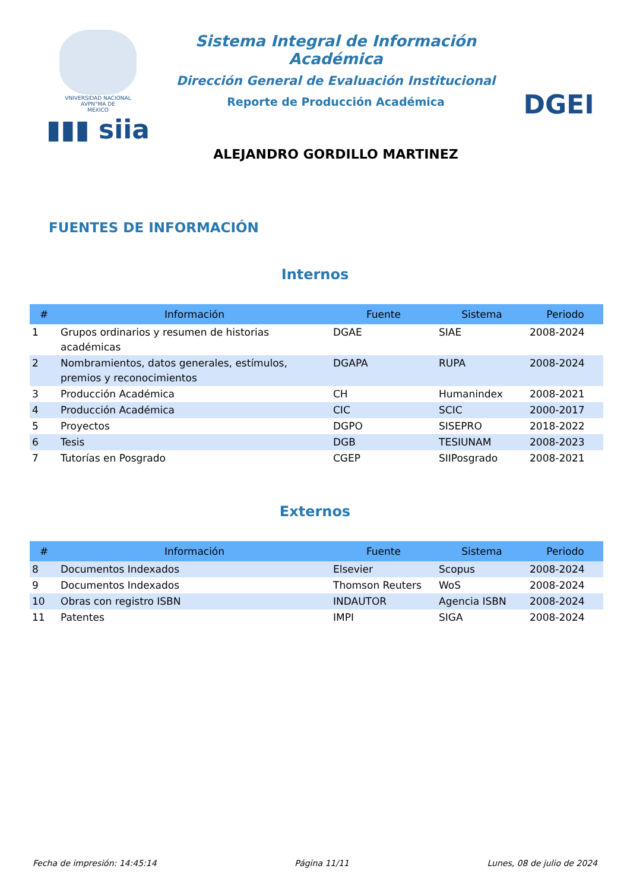VNIVERSIDAD NACIONAL
AVPN°MA DE
MEXICO
▮▮▮ siia
Sistema Integral de Información Académica
Dirección General de Evaluación Institucional
Reporte de Producción Académica
ALEJANDRO GORDILLO MARTINEZ
DGEI
FUENTES DE INFORMACIÓN
Internos
| # | Información | Fuente | Sistema | Periodo |
| --- | --- | --- | --- | --- |
| 1 | Grupos ordinarios y resumen de historias académicas | DGAE | SIAE | 2008-2024 |
| 2 | Nombramientos, datos generales, estímulos, premios y reconocimientos | DGAPA | RUPA | 2008-2024 |
| 3 | Producción Académica | CH | Humanindex | 2008-2021 |
| 4 | Producción Académica | CIC | SCIC | 2000-2017 |
| 5 | Proyectos | DGPO | SISEPRO | 2018-2022 |
| 6 | Tesis | DGB | TESIUNAM | 2008-2023 |
| 7 | Tutorías en Posgrado | CGEP | SIIPosgrado | 2008-2021 |
Externos
| # | Información | Fuente | Sistema | Periodo |
| --- | --- | --- | --- | --- |
| 8 | Documentos Indexados | Elsevier | Scopus | 2008-2024 |
| 9 | Documentos Indexados | Thomson Reuters | WoS | 2008-2024 |
| 10 | Obras con registro ISBN | INDAUTOR | Agencia ISBN | 2008-2024 |
| 11 | Patentes | IMPI | SIGA | 2008-2024 |
Fecha de impresión: 14:45:14 Página 11/11 Lunes, 08 de julio de 2024